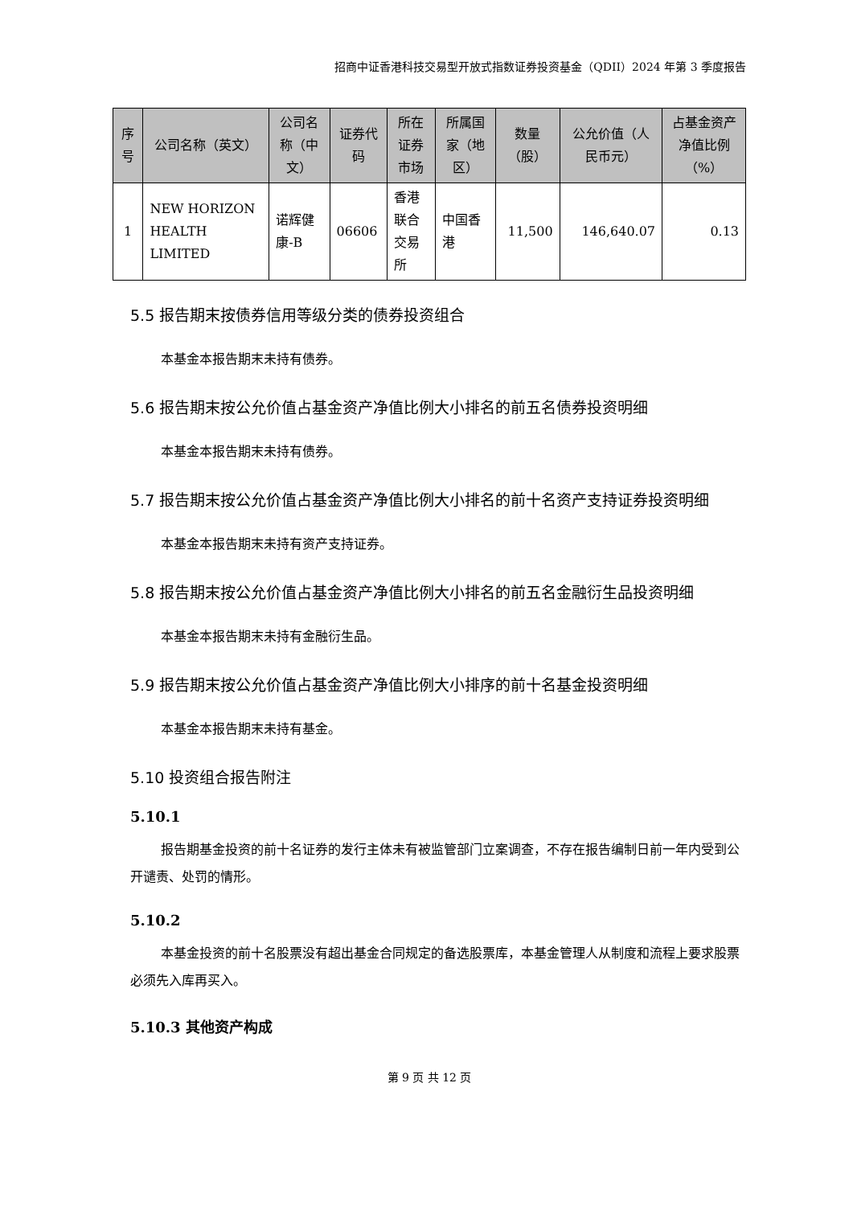招商中证香港科技交易型开放式指数证券投资基金（QDII）2024 年第 3 季度报告
| 序号 | 公司名称（英文） | 公司名称（中文） | 证券代码 | 所在证券市场 | 所属国家（地区） | 数量（股） | 公允价值（人民币元） | 占基金资产净值比例（%） |
| --- | --- | --- | --- | --- | --- | --- | --- | --- |
| 1 | NEW HORIZON HEALTH LIMITED | 诺辉健康-B | 06606 | 香港联合交易所 | 中国香港 | 11,500 | 146,640.07 | 0.13 |
5.5 报告期末按债券信用等级分类的债券投资组合
本基金本报告期末未持有债券。
5.6 报告期末按公允价值占基金资产净值比例大小排名的前五名债券投资明细
本基金本报告期末未持有债券。
5.7 报告期末按公允价值占基金资产净值比例大小排名的前十名资产支持证券投资明细
本基金本报告期末未持有资产支持证券。
5.8 报告期末按公允价值占基金资产净值比例大小排名的前五名金融衍生品投资明细
本基金本报告期末未持有金融衍生品。
5.9 报告期末按公允价值占基金资产净值比例大小排序的前十名基金投资明细
本基金本报告期末未持有基金。
5.10 投资组合报告附注
5.10.1
报告期基金投资的前十名证券的发行主体未有被监管部门立案调查，不存在报告编制日前一年内受到公开谴责、处罚的情形。
5.10.2
本基金投资的前十名股票没有超出基金合同规定的备选股票库，本基金管理人从制度和流程上要求股票必须先入库再买入。
5.10.3 其他资产构成
第 9 页 共 12 页